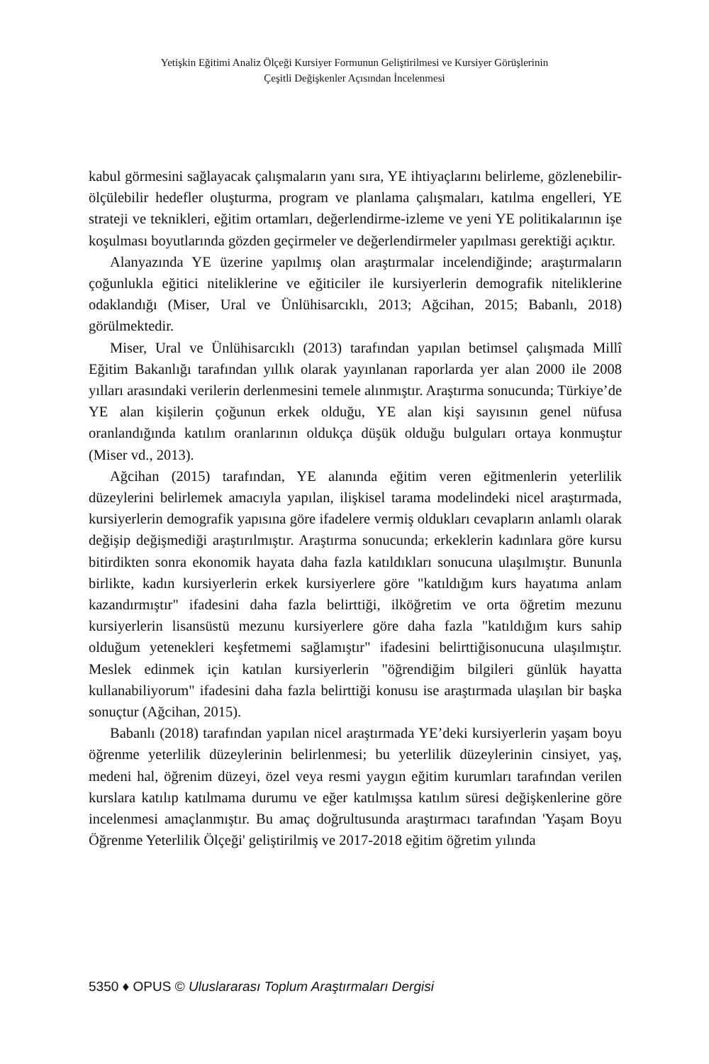Yetişkin Eğitimi Analiz Ölçeği Kursiyer Formunun Geliştirilmesi ve Kursiyer Görüşlerinin
Çeşitli Değişkenler Açısından İncelenmesi
kabul görmesini sağlayacak çalışmaların yanı sıra, YE ihtiyaçlarını belirleme, gözlenebilir-ölçülebilir hedefler oluşturma, program ve planlama çalışmaları, katılma engelleri, YE strateji ve teknikleri, eğitim ortamları, değerlendirme-izleme ve yeni YE politikalarının işe koşulması boyutlarında gözden geçirmeler ve değerlendirmeler yapılması gerektiği açıktır.
Alanyazında YE üzerine yapılmış olan araştırmalar incelendiğinde; araştırmaların çoğunlukla eğitici niteliklerine ve eğiticiler ile kursiyerlerin demografik niteliklerine odaklandığı (Miser, Ural ve Ünlühisarcıklı, 2013; Ağcihan, 2015; Babanlı, 2018) görülmektedir.
Miser, Ural ve Ünlühisarcıklı (2013) tarafından yapılan betimsel çalışmada Millî Eğitim Bakanlığı tarafından yıllık olarak yayınlanan raporlarda yer alan 2000 ile 2008 yılları arasındaki verilerin derlenmesini temele alınmıştır. Araştırma sonucunda; Türkiye’de YE alan kişilerin çoğunun erkek olduğu, YE alan kişi sayısının genel nüfusa oranlandığında katılım oranlarının oldukça düşük olduğu bulguları ortaya konmuştur (Miser vd., 2013).
Ağcihan (2015) tarafından, YE alanında eğitim veren eğitmenlerin yeterlilik düzeylerini belirlemek amacıyla yapılan, ilişkisel tarama modelindeki nicel araştırmada, kursiyerlerin demografik yapısına göre ifadelere vermiş oldukları cevapların anlamlı olarak değişip değişmediği araştırılmıştır. Araştırma sonucunda; erkeklerin kadınlara göre kursu bitirdikten sonra ekonomik hayata daha fazla katıldıkları sonucuna ulaşılmıştır. Bununla birlikte, kadın kursiyerlerin erkek kursiyerlere göre "katıldığım kurs hayatıma anlam kazandırmıştır" ifadesini daha fazla belirttiği, ilköğretim ve orta öğretim mezunu kursiyerlerin lisansüstü mezunu kursiyerlere göre daha fazla "katıldığım kurs sahip olduğum yetenekleri keşfetmemi sağlamıştır" ifadesini belirttiğisonucuna ulaşılmıştır. Meslek edinmek için katılan kursiyerlerin "öğrendiğim bilgileri günlük hayatta kullanabiliyorum" ifadesini daha fazla belirttiği konusu ise araştırmada ulaşılan bir başka sonuçtur (Ağcihan, 2015).
Babanlı (2018) tarafından yapılan nicel araştırmada YE’deki kursiyerlerin yaşam boyu öğrenme yeterlilik düzeylerinin belirlenmesi; bu yeterlilik düzeylerinin cinsiyet, yaş, medeni hal, öğrenim düzeyi, özel veya resmi yaygın eğitim kurumları tarafından verilen kurslara katılıp katılmama durumu ve eğer katılmışsa katılım süresi değişkenlerine göre incelenmesi amaçlanmıştır. Bu amaç doğrultusunda araştırmacı tarafından 'Yaşam Boyu Öğrenme Yeterlilik Ölçeği' geliştirilmiş ve 2017-2018 eğitim öğretim yılında
5350 ♦ OPUS © Uluslararası Toplum Araştırmaları Dergisi